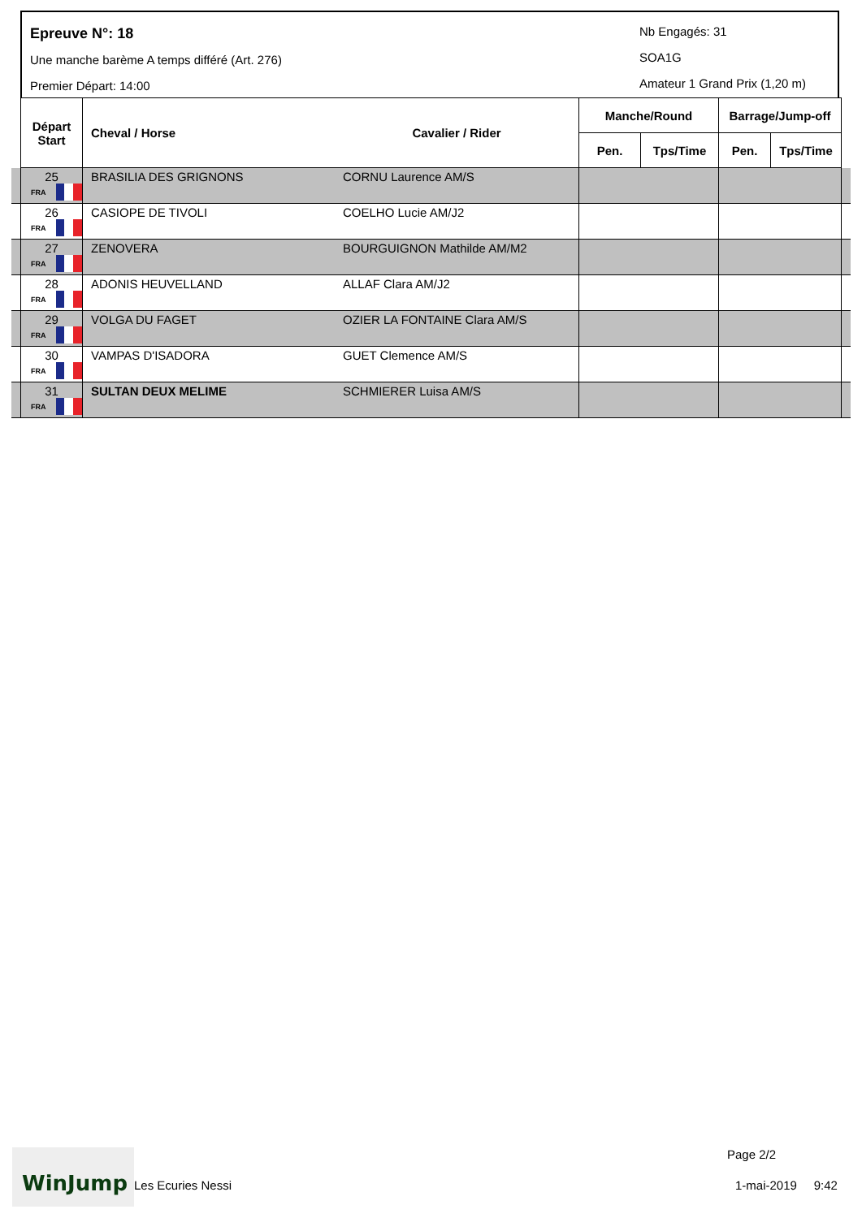Epreuve N°: 18
Une manche barème A temps différé (Art. 276)
Premier Départ: 14:00
Nb Engagés: 31
SOA1G
Amateur 1 Grand Prix (1,20 m)
| | Départ Start | Cheval / Horse | Cavalier / Rider | Manche/Round | | Barrage/Jump-off | | |
| --- | --- | --- | --- | --- | --- | --- | --- | --- |
| | | | | Pen. | Tps/Time | Pen. | Tps/Time | |
| | 25 FRA | BRASILIA DES GRIGNONS | CORNU Laurence AM/S | | | | | |
| | 26 FRA | CASIOPE DE TIVOLI | COELHO Lucie AM/J2 | | | | | |
| | 27 FRA | ZENOVERA | BOURGUIGNON Mathilde AM/M2 | | | | | |
| | 28 FRA | ADONIS HEUVELLAND | ALLAF Clara AM/J2 | | | | | |
| | 29 FRA | VOLGA DU FAGET | OZIER LA FONTAINE Clara AM/S | | | | | |
| | 30 FRA | VAMPAS D'ISADORA | GUET Clemence AM/S | | | | | |
| | 31 FRA | SULTAN DEUX MELIME | SCHMIERER Luisa AM/S | | | | | |
WinJump
Les Ecuries Nessi
Page 2/2
1-mai-2019 9:42